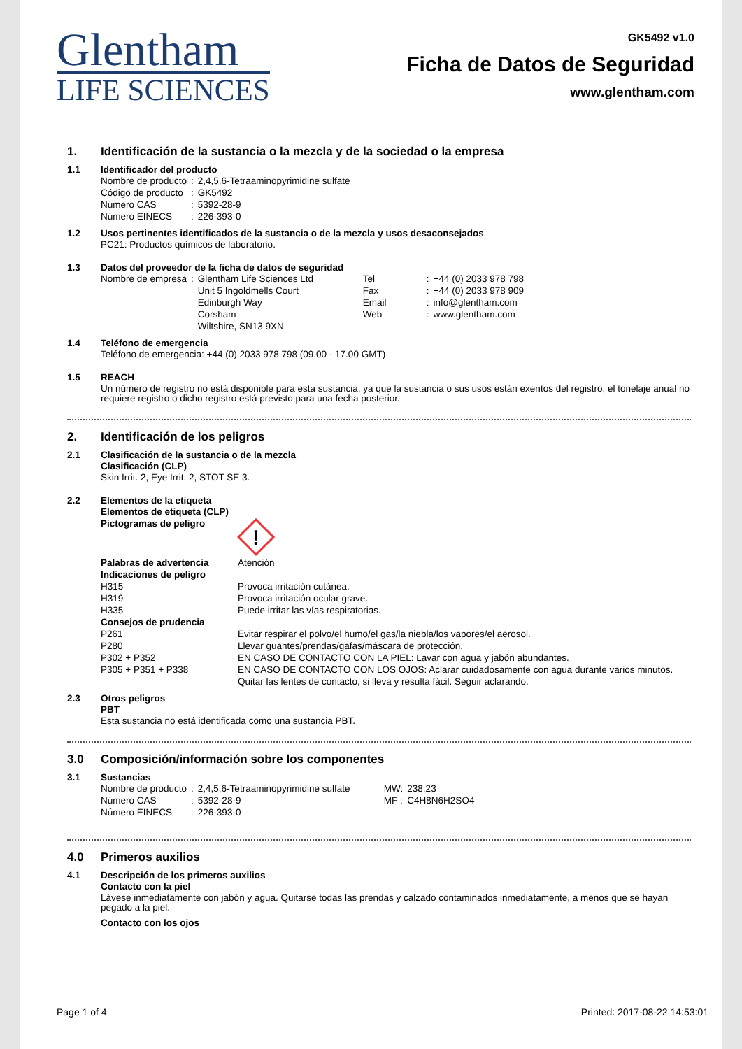Glentham
LIFE SCIENCES
GK5492 v1.0
Ficha de Datos de Seguridad
www.glentham.com
1. Identificación de la sustancia o la mezcla y de la sociedad o la empresa
1.1 Identificador del producto
| Nombre de producto | : | 2,4,5,6-Tetraaminopyrimidine sulfate |
| Código de producto | : | GK5492 |
| Número CAS | : | 5392-28-9 |
| Número EINECS | : | 226-393-0 |
1.2 Usos pertinentes identificados de la sustancia o de la mezcla y usos desaconsejados
PC21: Productos químicos de laboratorio.
1.3 Datos del proveedor de la ficha de datos de seguridad
| Nombre de empresa | : | Glentham Life Sciences Ltd | Tel | : | +44 (0) 2033 978 798 |
| | | Unit 5 Ingoldmells Court | Fax | : | +44 (0) 2033 978 909 |
| | | Edinburgh Way | Email | : | info@glentham.com |
| | | Corsham | Web | : | www.glentham.com |
| | | Wiltshire, SN13 9XN | | | |
1.4 Teléfono de emergencia
Teléfono de emergencia: +44 (0) 2033 978 798 (09.00 - 17.00 GMT)
1.5 REACH
Un número de registro no está disponible para esta sustancia, ya que la sustancia o sus usos están exentos del registro, el tonelaje anual no requiere registro o dicho registro está previsto para una fecha posterior.
2. Identificación de los peligros
2.1 Clasificación de la sustancia o de la mezcla
Clasificación (CLP)
Skin Irrit. 2, Eye Irrit. 2, STOT SE 3.
2.2 Elementos de la etiqueta
Elementos de etiqueta (CLP)
Pictogramas de peligro
!
| Palabras de advertencia | Atención |
| Indicaciones de peligro | |
| H315 | Provoca irritación cutánea. |
| H319 | Provoca irritación ocular grave. |
| H335 | Puede irritar las vías respiratorias. |
| Consejos de prudencia | |
| P261 | Evitar respirar el polvo/el humo/el gas/la niebla/los vapores/el aerosol. |
| P280 | Llevar guantes/prendas/gafas/máscara de protección. |
| P302 + P352 | EN CASO DE CONTACTO CON LA PIEL: Lavar con agua y jabón abundantes. |
| P305 + P351 + P338 | EN CASO DE CONTACTO CON LOS OJOS: Aclarar cuidadosamente con agua durante varios minutos. Quitar las lentes de contacto, si lleva y resulta fácil. Seguir aclarando. |
2.3 Otros peligros
PBT
Esta sustancia no está identificada como una sustancia PBT.
3.0 Composición/información sobre los componentes
3.1 Sustancias
| Nombre de producto | : | 2,4,5,6-Tetraaminopyrimidine sulfate | MW: | 238.23 |
| Número CAS | : | 5392-28-9 | MF : | C4H8N6H2SO4 |
| Número EINECS | : | 226-393-0 | | |
4.0 Primeros auxilios
4.1 Descripción de los primeros auxilios
Contacto con la piel
Lávese inmediatamente con jabón y agua. Quitarse todas las prendas y calzado contaminados inmediatamente, a menos que se hayan pegado a la piel.
Contacto con los ojos
Page 1 of 4 Printed: 2017-08-22 14:53:01